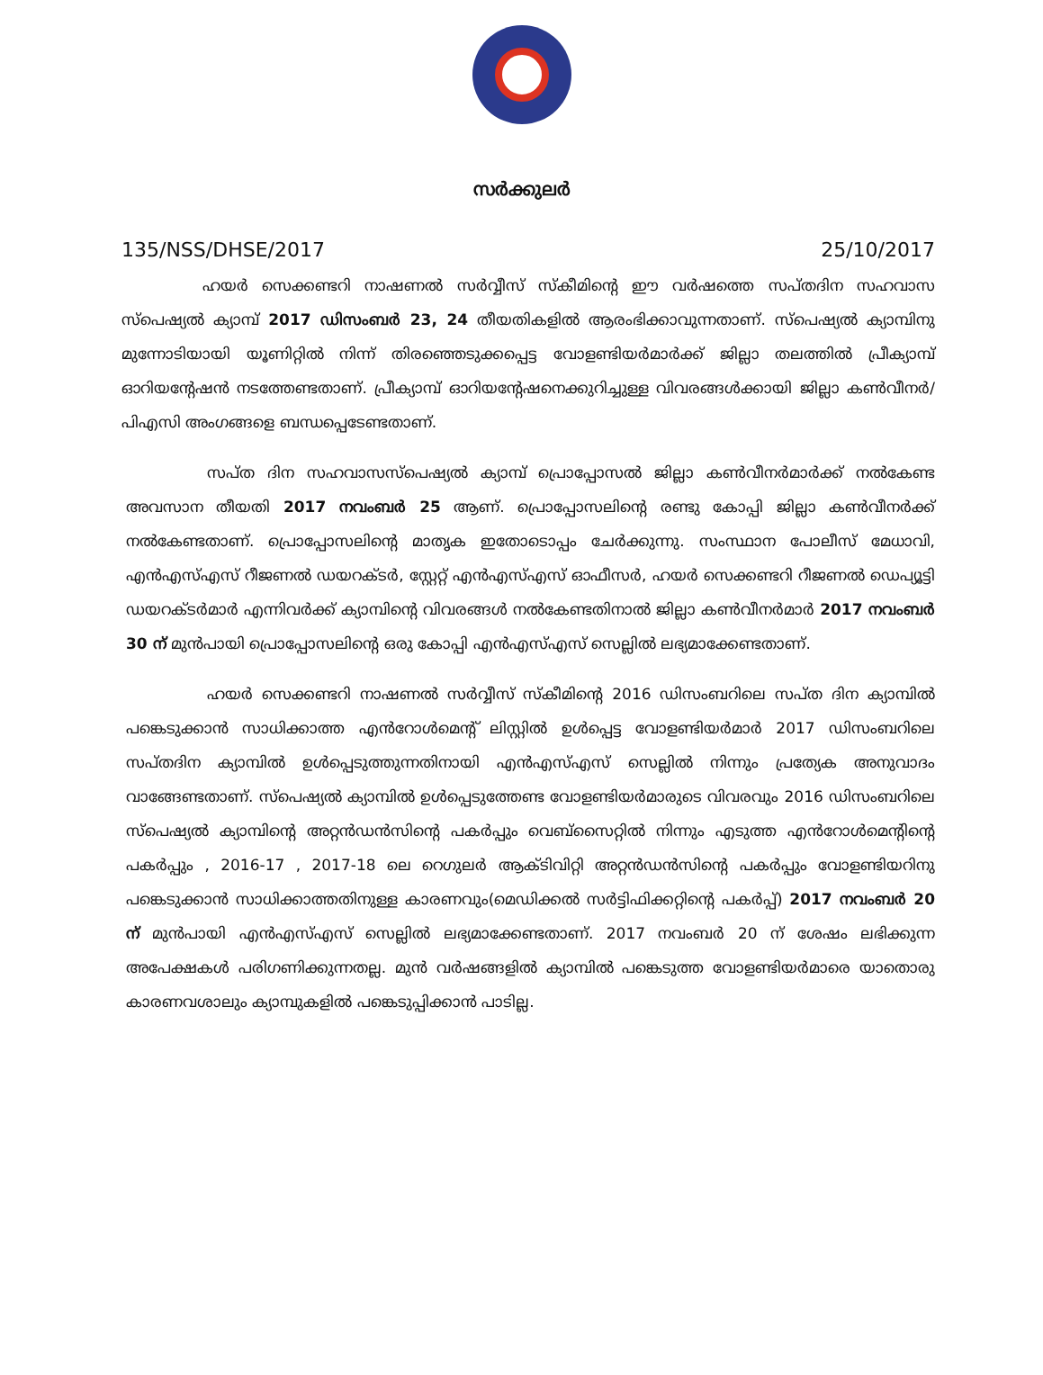സർക്കുലർ
135/NSS/DHSE/2017 25/10/2017
ഹയർ സെക്കണ്ടറി നാഷണൽ സർവ്വീസ് സ്കീമിന്റെ ഈ വർഷത്തെ സപ്തദിന സഹവാസ സ്പെഷ്യൽ ക്യാമ്പ് 2017 ഡിസംബർ 23, 24 തീയതികളിൽ ആരംഭിക്കാവുന്നതാണ്. സ്പെഷ്യൽ ക്യാമ്പിനു മുന്നോടിയായി യൂണിറ്റിൽ നിന്ന് തിരഞ്ഞെടുക്കപ്പെട്ട വോളണ്ടിയർമാർക്ക് ജില്ലാ തലത്തിൽ പ്രീക്യാമ്പ് ഓറിയന്റേഷൻ നടത്തേണ്ടതാണ്. പ്രീക്യാമ്പ് ഓറിയന്റേഷനെക്കുറിച്ചുള്ള വിവരങ്ങൾക്കായി ജില്ലാ കൺവീനർ/പിഎസി അംഗങ്ങളെ ബന്ധപ്പെടേണ്ടതാണ്.
സപ്ത ദിന സഹവാസസ്പെഷ്യൽ ക്യാമ്പ് പ്രൊപ്പോസൽ ജില്ലാ കൺവീനർമാർക്ക് നൽകേണ്ട അവസാന തീയതി 2017 നവംബർ 25 ആണ്. പ്രൊപ്പോസലിന്റെ രണ്ടു കോപ്പി ജില്ലാ കൺവീനർക്ക് നൽകേണ്ടതാണ്. പ്രൊപ്പോസലിന്റെ മാതൃക ഇതോടൊപ്പം ചേർക്കുന്നു. സംസ്ഥാന പോലീസ് മേധാവി, എൻഎസ്എസ് റീജണൽ ഡയറക്ടർ, സ്റ്റേറ്റ് എൻഎസ്എസ് ഓഫീസർ, ഹയർ സെക്കണ്ടറി റീജണൽ ഡെപ്യൂട്ടി ഡയറക്ടർമാർ എന്നിവർക്ക് ക്യാമ്പിന്റെ വിവരങ്ങൾ നൽകേണ്ടതിനാൽ ജില്ലാ കൺവീനർമാർ 2017 നവംബർ 30 ന് മുൻപായി പ്രൊപ്പോസലിന്റെ ഒരു കോപ്പി എൻഎസ്എസ് സെല്ലിൽ ലഭ്യമാക്കേണ്ടതാണ്.
ഹയർ സെക്കണ്ടറി നാഷണൽ സർവ്വീസ് സ്കീമിന്റെ 2016 ഡിസംബറിലെ സപ്ത ദിന ക്യാമ്പിൽ പങ്കെടുക്കാൻ സാധിക്കാത്ത എൻറോൾമെന്റ് ലിസ്റ്റിൽ ഉൾപ്പെട്ട വോളണ്ടിയർമാർ 2017 ഡിസംബറിലെ സപ്തദിന ക്യാമ്പിൽ ഉൾപ്പെടുത്തുന്നതിനായി എൻഎസ്എസ് സെല്ലിൽ നിന്നും പ്രത്യേക അനുവാദം വാങ്ങേണ്ടതാണ്. സ്പെഷ്യൽ ക്യാമ്പിൽ ഉൾപ്പെടുത്തേണ്ട വോളണ്ടിയർമാരുടെ വിവരവും 2016 ഡിസംബറിലെ സ്പെഷ്യൽ ക്യാമ്പിന്റെ അറ്റൻഡൻസിന്റെ പകർപ്പും വെബ്സൈറ്റിൽ നിന്നും എടുത്ത എൻറോൾമെന്റിന്റെ പകർപ്പും , 2016-17 , 2017-18 ലെ റെഗുലർ ആക്ടിവിറ്റി അറ്റൻഡൻസിന്റെ പകർപ്പും വോളണ്ടിയറിനു പങ്കെടുക്കാൻ സാധിക്കാത്തതിനുള്ള കാരണവും(മെഡിക്കൽ സർട്ടിഫിക്കറ്റിന്റെ പകർപ്പ്) 2017 നവംബർ 20 ന് മുൻപായി എൻഎസ്എസ് സെല്ലിൽ ലഭ്യമാക്കേണ്ടതാണ്. 2017 നവംബർ 20 ന് ശേഷം ലഭിക്കുന്ന അപേക്ഷകൾ പരിഗണിക്കുന്നതല്ല. മുൻ വർഷങ്ങളിൽ ക്യാമ്പിൽ പങ്കെടുത്ത വോളണ്ടിയർമാരെ യാതൊരു കാരണവശാലും ക്യാമ്പുകളിൽ പങ്കെടുപ്പിക്കാൻ പാടില്ല.